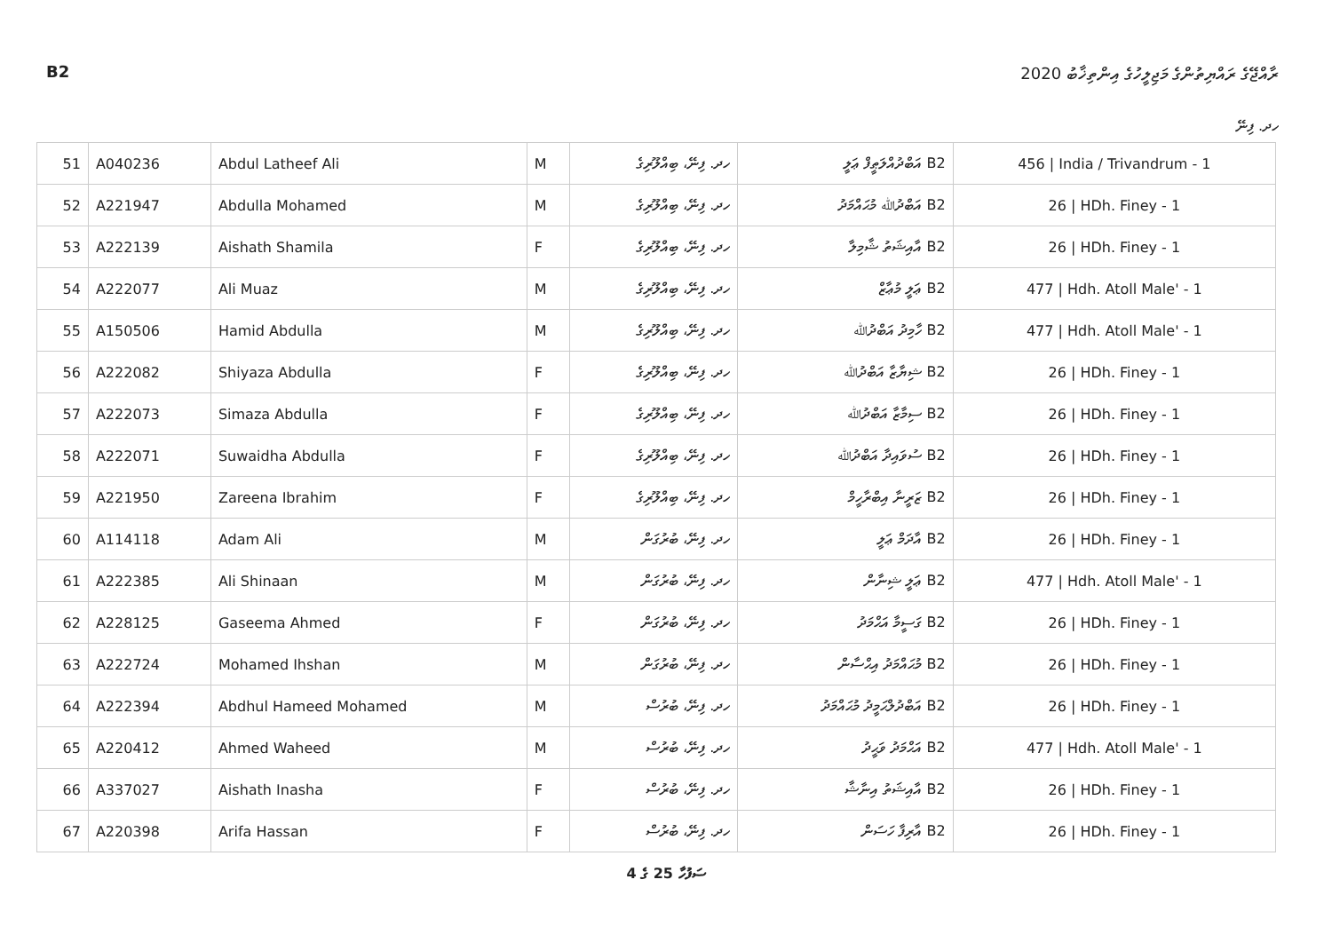B2 ރާއްޖޭގެ ރައްޔިތުންގެ މަޖިލީހުގެ އިންތިޚާބު 2020
ހދ. ފިނޭ
| 51 | A040236 | Abdul Latheef Ali | M | ހދ. ފިނޭ، ބިއްލޫރިގެ | B2 އަބްދުއްލަޠީފް ޢަލީ | 456 / India / Trivandrum - 1 |
| 52 | A221947 | Abdulla Mohamed | M | ހދ. ފިނޭ، ބިއްލޫރިގެ | B2 އަބްދުﷲ މުޙައްމަދު | 26 / HDh. Finey - 1 |
| 53 | A222139 | Aishath Shamila | F | ހދ. ފިނޭ، ބިއްލޫރިގެ | B2 އާއިޝަތު ޝާމިލާ | 26 / HDh. Finey - 1 |
| 54 | A222077 | Ali Muaz | M | ހދ. ފިނޭ، ބިއްލޫރިގެ | B2 ޢަލީ މުޢާޒް | 477 / Hdh. Atoll Male' - 1 |
| 55 | A150506 | Hamid Abdulla | M | ހދ. ފިނޭ، ބިއްލޫރިގެ | B2 ހާމިދު އަބްދުﷲ | 477 / Hdh. Atoll Male' - 1 |
| 56 | A222082 | Shiyaza Abdulla | F | ހދ. ފިނޭ، ބިއްލޫރިގެ | B2 ޝިޔާޒާ އަބްދުﷲ | 26 / HDh. Finey - 1 |
| 57 | A222073 | Simaza Abdulla | F | ހދ. ފިނޭ، ބިއްލޫރިގެ | B2 ސިމާޒާ އަބްދުﷲ | 26 / HDh. Finey - 1 |
| 58 | A222071 | Suwaidha Abdulla | F | ހދ. ފިނޭ، ބިއްލޫރިގެ | B2 ސުވައިދާ އަބްދުﷲ | 26 / HDh. Finey - 1 |
| 59 | A221950 | Zareena Ibrahim | F | ހދ. ފިނޭ، ބިއްލޫރިގެ | B2 ޒަރީނާ އިބްރާހީމް | 26 / HDh. Finey - 1 |
| 60 | A114118 | Adam Ali | M | ހދ. ފިނޭ، ބުރުގަން | B2 އާދަމް ޢަލީ | 26 / HDh. Finey - 1 |
| 61 | A222385 | Ali Shinaan | M | ހދ. ފިނޭ، ބުރުގަން | B2 ޢަލީ ޝިނާން | 477 / Hdh. Atoll Male' - 1 |
| 62 | A228125 | Gaseema Ahmed | F | ހދ. ފިނޭ، ބުރުގަން | B2 ގަސީމާ އަޙްމަދު | 26 / HDh. Finey - 1 |
| 63 | A222724 | Mohamed Ihshan | M | ހދ. ފިނޭ، ބުރުގަން | B2 މުޙައްމަދު އިޙްސާން | 26 / HDh. Finey - 1 |
| 64 | A222394 | Abdhul Hameed Mohamed | M | ހދ. ފިނޭ، ބުރުސް | B2 އަބްދުލްޙަމީދު މުޙައްމަދު | 26 / HDh. Finey - 1 |
| 65 | A220412 | Ahmed Waheed | M | ހދ. ފިނޭ، ބުރުސް | B2 އަޙްމަދު ވަޙީދު | 477 / Hdh. Atoll Male' - 1 |
| 66 | A337027 | Aishath Inasha | F | ހދ. ފިނޭ، ބުރުސް | B2 އާއިޝަތު އިނާޝާ | 26 / HDh. Finey - 1 |
| 67 | A220398 | Arifa Hassan | F | ހދ. ފިނޭ، ބުރުސް | B2 އާރިފާ ހަސަން | 26 / HDh. Finey - 1 |
ސަފުހާ 25 ގެ 4